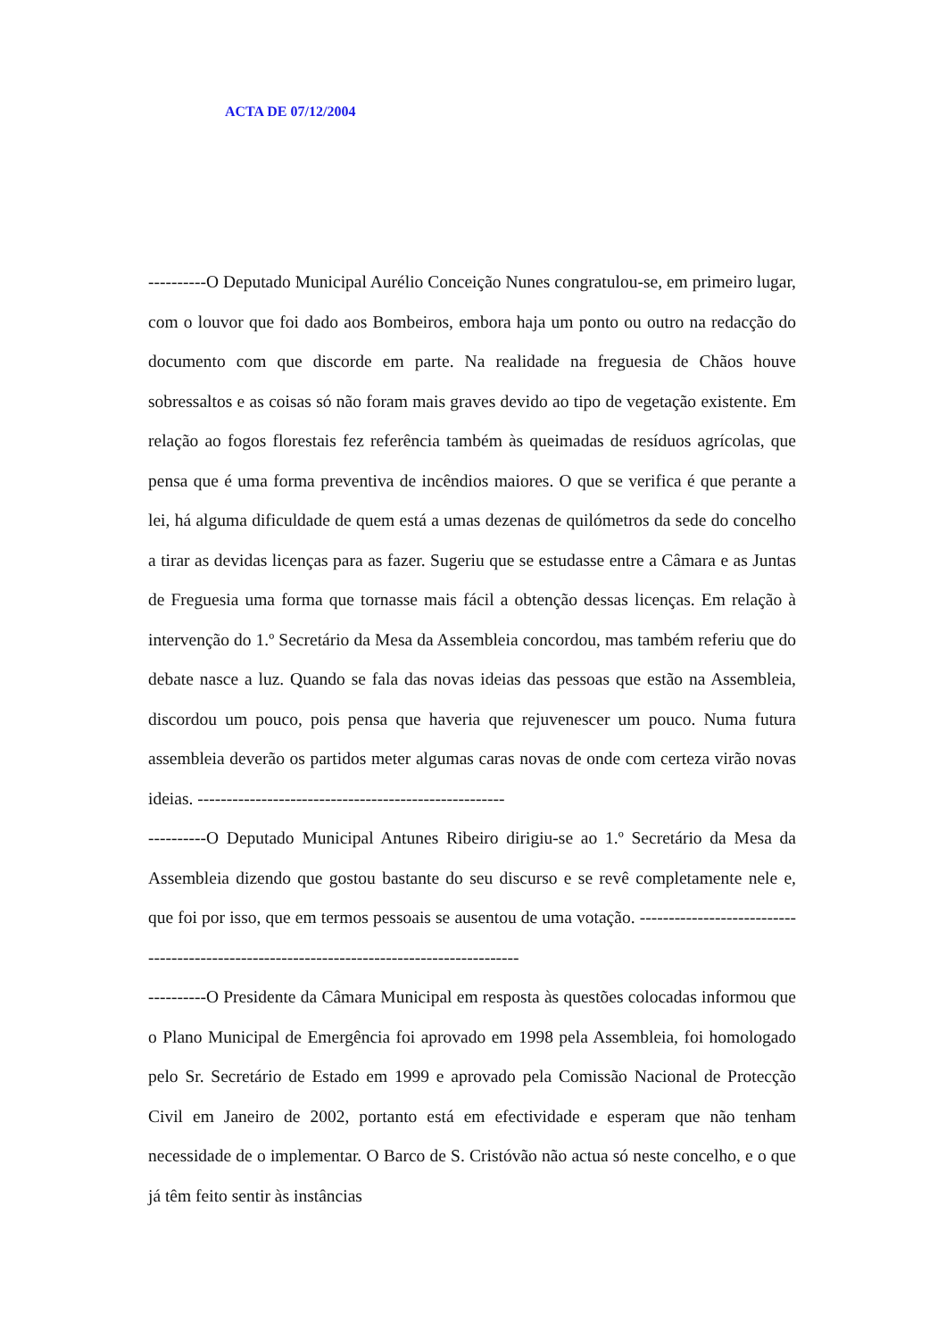ACTA DE 07/12/2004
----------O Deputado Municipal Aurélio Conceição Nunes congratulou-se, em primeiro lugar, com o louvor que foi dado aos Bombeiros, embora haja um ponto ou outro na redacção do documento com que discorde em parte. Na realidade na freguesia de Chãos houve sobressaltos e as coisas só não foram mais graves devido ao tipo de vegetação existente. Em relação ao fogos florestais fez referência também às queimadas de resíduos agrícolas, que pensa que é uma forma preventiva de incêndios maiores. O que se verifica é que perante a lei, há alguma dificuldade de quem está a umas dezenas de quilómetros da sede do concelho a tirar as devidas licenças para as fazer. Sugeriu que se estudasse entre a Câmara e as Juntas de Freguesia uma forma que tornasse mais fácil a obtenção dessas licenças. Em relação à intervenção do 1.º Secretário da Mesa da Assembleia concordou, mas também referiu que do debate nasce a luz. Quando se fala das novas ideias das pessoas que estão na Assembleia, discordou um pouco, pois pensa que haveria que rejuvenescer um pouco. Numa futura assembleia deverão os partidos meter algumas caras novas de onde com certeza virão novas ideias. -----------------------------------------------------
----------O Deputado Municipal Antunes Ribeiro dirigiu-se ao 1.º Secretário da Mesa da Assembleia dizendo que gostou bastante do seu discurso e se revê completamente nele e, que foi por isso, que em termos pessoais se ausentou de uma votação. -------------------------------------------------------------------------------------------
----------O Presidente da Câmara Municipal em resposta às questões colocadas informou que o Plano Municipal de Emergência foi aprovado em 1998 pela Assembleia, foi homologado pelo Sr. Secretário de Estado em 1999 e aprovado pela Comissão Nacional de Protecção Civil em Janeiro de 2002, portanto está em efectividade e esperam que não tenham necessidade de o implementar. O Barco de S. Cristóvão não actua só neste concelho, e o que já têm feito sentir às instâncias